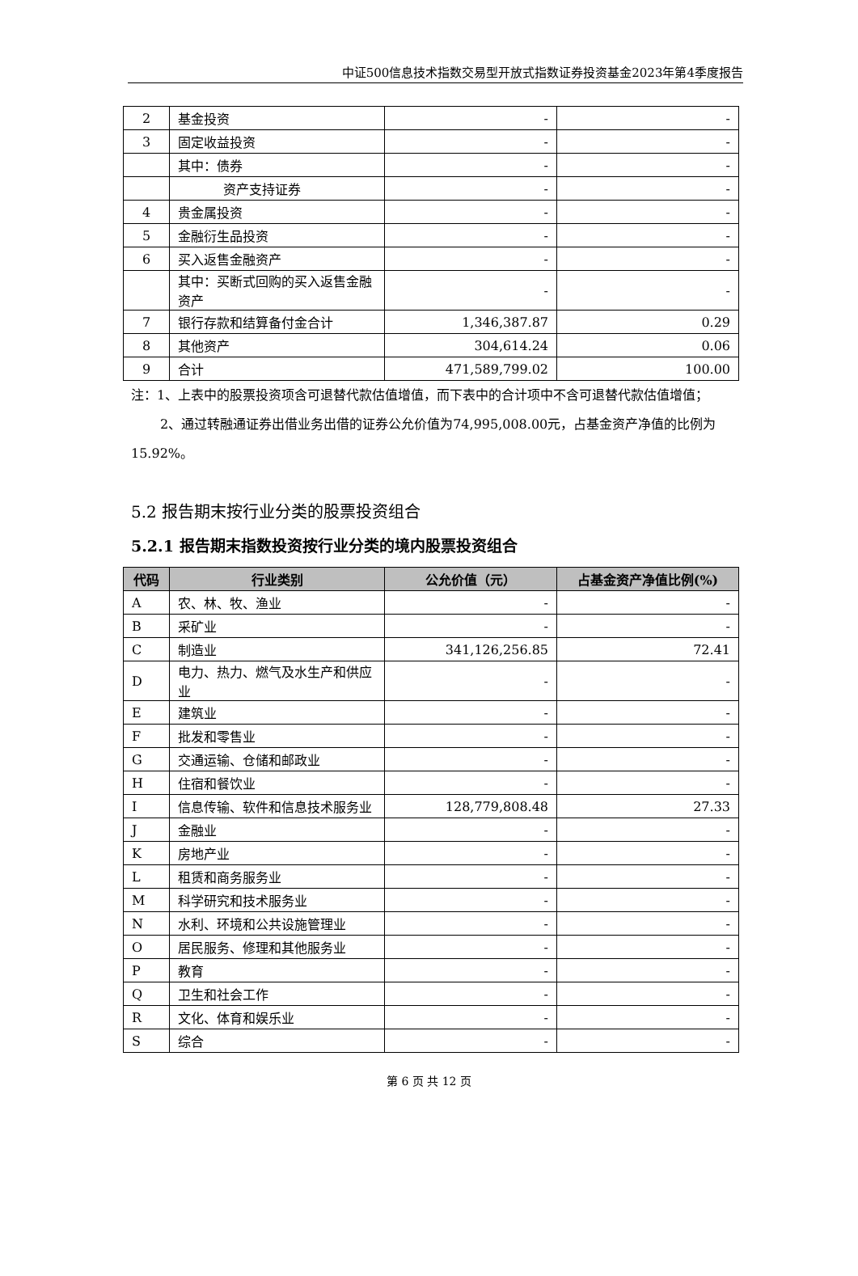中证500信息技术指数交易型开放式指数证券投资基金2023年第4季度报告
| 2 | 基金投资 | - | - |
| 3 | 固定收益投资 | - | - |
| | 其中：债券 | - | - |
| | 资产支持证券 | - | - |
| 4 | 贵金属投资 | - | - |
| 5 | 金融衍生品投资 | - | - |
| 6 | 买入返售金融资产 | - | - |
| | 其中：买断式回购的买入返售金融资产 | - | - |
| 7 | 银行存款和结算备付金合计 | 1,346,387.87 | 0.29 |
| 8 | 其他资产 | 304,614.24 | 0.06 |
| 9 | 合计 | 471,589,799.02 | 100.00 |
注：1、上表中的股票投资项含可退替代款估值增值，而下表中的合计项中不含可退替代款估值增值；
2、通过转融通证券出借业务出借的证券公允价值为74,995,008.00元，占基金资产净值的比例为15.92%。
5.2 报告期末按行业分类的股票投资组合
5.2.1 报告期末指数投资按行业分类的境内股票投资组合
| 代码 | 行业类别 | 公允价值（元） | 占基金资产净值比例(%) |
| --- | --- | --- | --- |
| A | 农、林、牧、渔业 | - | - |
| B | 采矿业 | - | - |
| C | 制造业 | 341,126,256.85 | 72.41 |
| D | 电力、热力、燃气及水生产和供应业 | - | - |
| E | 建筑业 | - | - |
| F | 批发和零售业 | - | - |
| G | 交通运输、仓储和邮政业 | - | - |
| H | 住宿和餐饮业 | - | - |
| I | 信息传输、软件和信息技术服务业 | 128,779,808.48 | 27.33 |
| J | 金融业 | - | - |
| K | 房地产业 | - | - |
| L | 租赁和商务服务业 | - | - |
| M | 科学研究和技术服务业 | - | - |
| N | 水利、环境和公共设施管理业 | - | - |
| O | 居民服务、修理和其他服务业 | - | - |
| P | 教育 | - | - |
| Q | 卫生和社会工作 | - | - |
| R | 文化、体育和娱乐业 | - | - |
| S | 综合 | - | - |
第 6 页 共 12 页